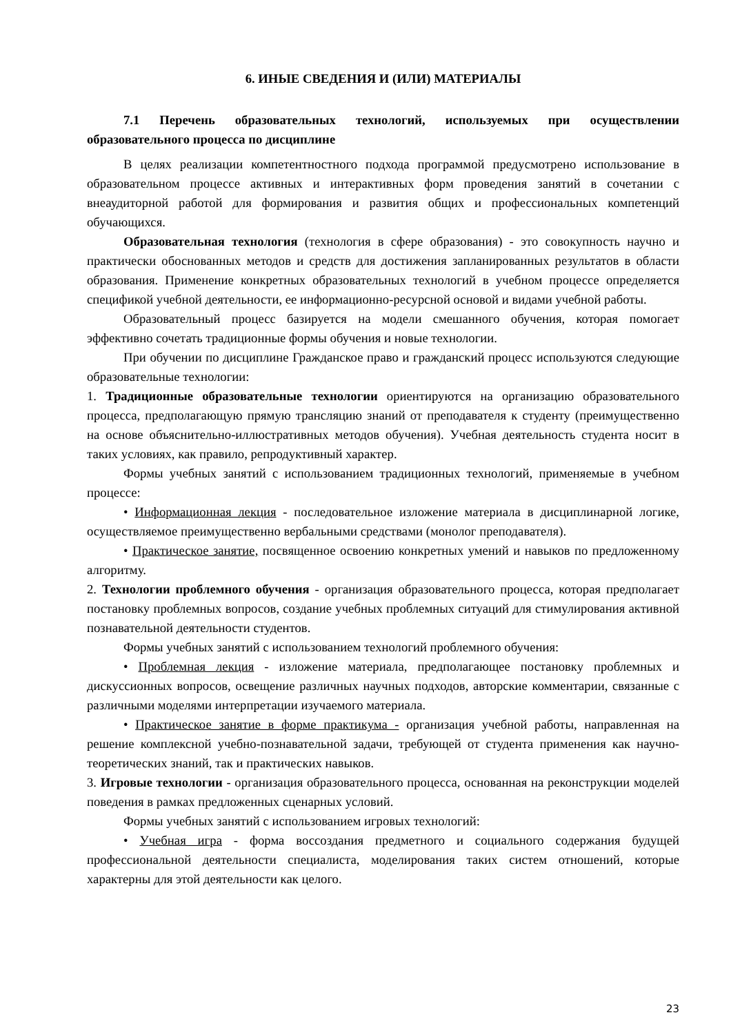6. ИНЫЕ СВЕДЕНИЯ И (ИЛИ) МАТЕРИАЛЫ
7.1 Перечень образовательных технологий, используемых при осуществлении образовательного процесса по дисциплине
В целях реализации компетентностного подхода программой предусмотрено использование в образовательном процессе активных и интерактивных форм проведения занятий в сочетании с внеаудиторной работой для формирования и развития общих и профессиональных компетенций обучающихся.
Образовательная технология (технология в сфере образования) - это совокупность научно и практически обоснованных методов и средств для достижения запланированных результатов в области образования. Применение конкретных образовательных технологий в учебном процессе определяется спецификой учебной деятельности, ее информационно-ресурсной основой и видами учебной работы.
Образовательный процесс базируется на модели смешанного обучения, которая помогает эффективно сочетать традиционные формы обучения и новые технологии.
При обучении по дисциплине Гражданское право и гражданский процесс используются следующие образовательные технологии:
1. Традиционные образовательные технологии ориентируются на организацию образовательного процесса, предполагающую прямую трансляцию знаний от преподавателя к студенту (преимущественно на основе объяснительно-иллюстративных методов обучения). Учебная деятельность студента носит в таких условиях, как правило, репродуктивный характер.
Формы учебных занятий с использованием традиционных технологий, применяемые в учебном процессе:
• Информационная лекция - последовательное изложение материала в дисциплинарной логике, осуществляемое преимущественно вербальными средствами (монолог преподавателя).
• Практическое занятие, посвященное освоению конкретных умений и навыков по предложенному алгоритму.
2. Технологии проблемного обучения - организация образовательного процесса, которая предполагает постановку проблемных вопросов, создание учебных проблемных ситуаций для стимулирования активной познавательной деятельности студентов.
Формы учебных занятий с использованием технологий проблемного обучения:
• Проблемная лекция - изложение материала, предполагающее постановку проблемных и дискуссионных вопросов, освещение различных научных подходов, авторские комментарии, связанные с различными моделями интерпретации изучаемого материала.
• Практическое занятие в форме практикума - организация учебной работы, направленная на решение комплексной учебно-познавательной задачи, требующей от студента применения как научно-теоретических знаний, так и практических навыков.
3. Игровые технологии - организация образовательного процесса, основанная на реконструкции моделей поведения в рамках предложенных сценарных условий.
Формы учебных занятий с использованием игровых технологий:
• Учебная игра - форма воссоздания предметного и социального содержания будущей профессиональной деятельности специалиста, моделирования таких систем отношений, которые характерны для этой деятельности как целого.
23